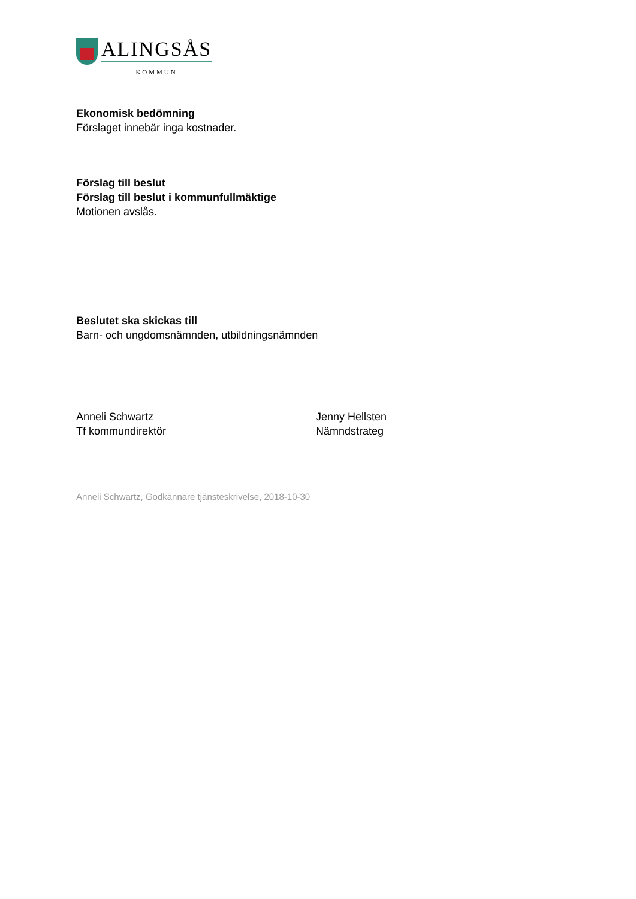ALINGSÅS
KOMMUN
Ekonomisk bedömning
Förslaget innebär inga kostnader.
Förslag till beslut
Förslag till beslut i kommunfullmäktige
Motionen avslås.
Beslutet ska skickas till
Barn- och ungdomsnämnden, utbildningsnämnden
Anneli Schwartz
Tf kommundirektör
Jenny Hellsten
Nämndstrateg
Anneli Schwartz, Godkännare tjänsteskrivelse, 2018-10-30